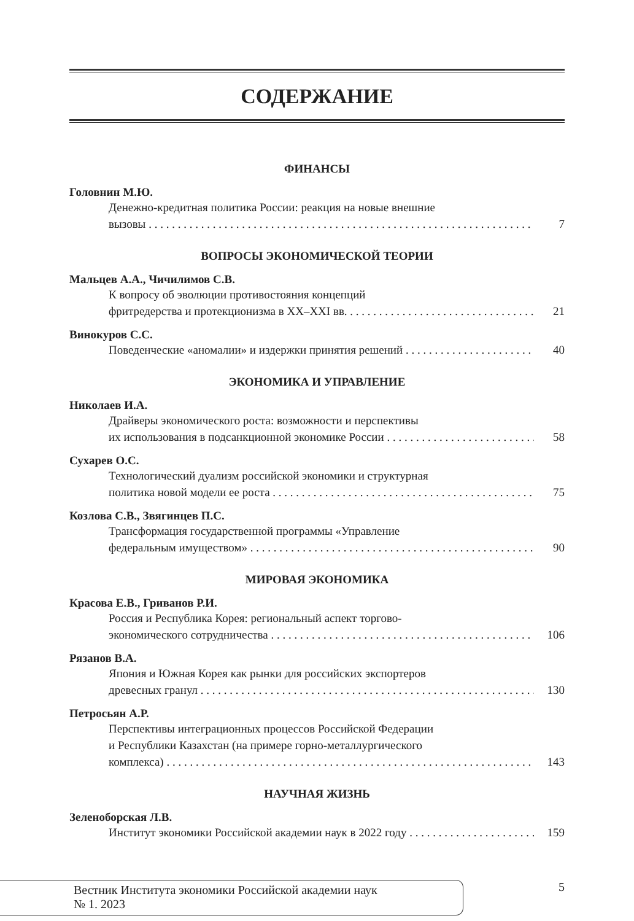СОДЕРЖАНИЕ
ФИНАНСЫ
Головнин М.Ю.
Денежно-кредитная политика России: реакция на новые внешние
вызовы 7
ВОПРОСЫ ЭКОНОМИЧЕСКОЙ ТЕОРИИ
Мальцев А.А., Чичилимов С.В.
К вопросу об эволюции противостояния концепций
фритредерства и протекционизма в XX–XXI вв. 21
Винокуров С.С.
Поведенческие «аномалии» и издержки принятия решений 40
ЭКОНОМИКА И УПРАВЛЕНИЕ
Николаев И.А.
Драйверы экономического роста: возможности и перспективы
их использования в подсанкционной экономике России 58
Сухарев О.С.
Технологический дуализм российской экономики и структурная
политика новой модели ее роста 75
Козлова С.В., Звягинцев П.С.
Трансформация государственной программы «Управление
федеральным имуществом» 90
МИРОВАЯ ЭКОНОМИКА
Красова Е.В., Гриванов Р.И.
Россия и Республика Корея: региональный аспект торгово-
экономического сотрудничества 106
Рязанов В.А.
Япония и Южная Корея как рынки для российских экспортеров
древесных гранул 130
Петросьян А.Р.
Перспективы интеграционных процессов Российской Федерации
и Республики Казахстан (на примере горно-металлургического
комплекса) 143
НАУЧНАЯ ЖИЗНЬ
Зеленоборская Л.В.
Институт экономики Российской академии наук в 2022 году 159
Вестник Института экономики Российской академии наук
№ 1. 2023
5